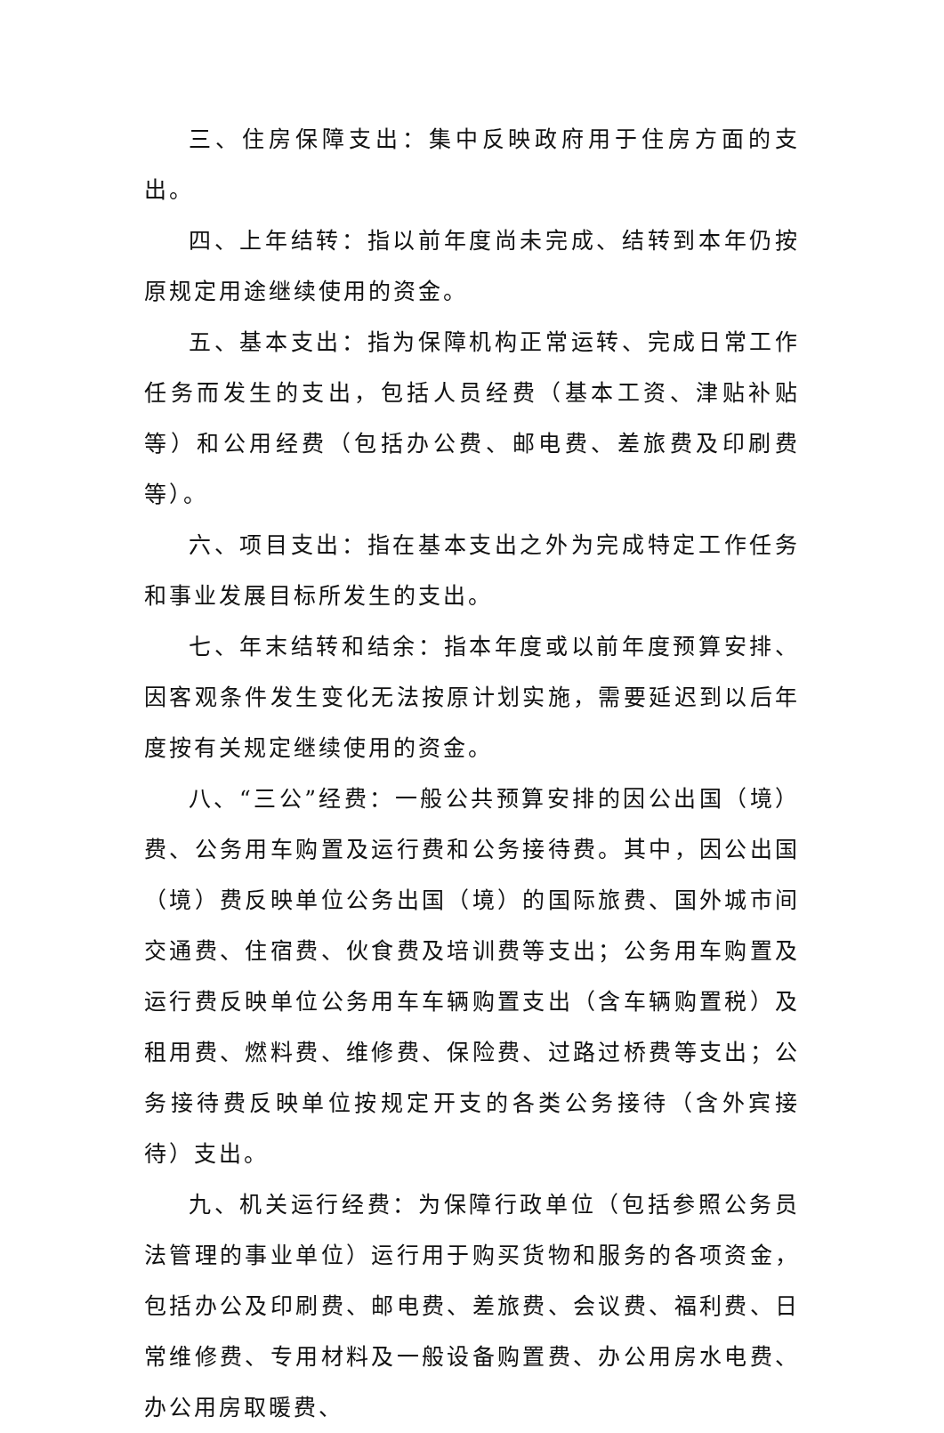三、住房保障支出：集中反映政府用于住房方面的支出。
四、上年结转：指以前年度尚未完成、结转到本年仍按原规定用途继续使用的资金。
五、基本支出：指为保障机构正常运转、完成日常工作任务而发生的支出，包括人员经费（基本工资、津贴补贴等）和公用经费（包括办公费、邮电费、差旅费及印刷费等）。
六、项目支出：指在基本支出之外为完成特定工作任务和事业发展目标所发生的支出。
七、年末结转和结余：指本年度或以前年度预算安排、因客观条件发生变化无法按原计划实施，需要延迟到以后年度按有关规定继续使用的资金。
八、“三公”经费：一般公共预算安排的因公出国（境）费、公务用车购置及运行费和公务接待费。其中，因公出国（境）费反映单位公务出国（境）的国际旅费、国外城市间交通费、住宿费、伙食费及培训费等支出；公务用车购置及运行费反映单位公务用车车辆购置支出（含车辆购置税）及租用费、燃料费、维修费、保险费、过路过桥费等支出；公务接待费反映单位按规定开支的各类公务接待（含外宾接待）支出。
九、机关运行经费：为保障行政单位（包括参照公务员法管理的事业单位）运行用于购买货物和服务的各项资金，包括办公及印刷费、邮电费、差旅费、会议费、福利费、日常维修费、专用材料及一般设备购置费、办公用房水电费、办公用房取暖费、